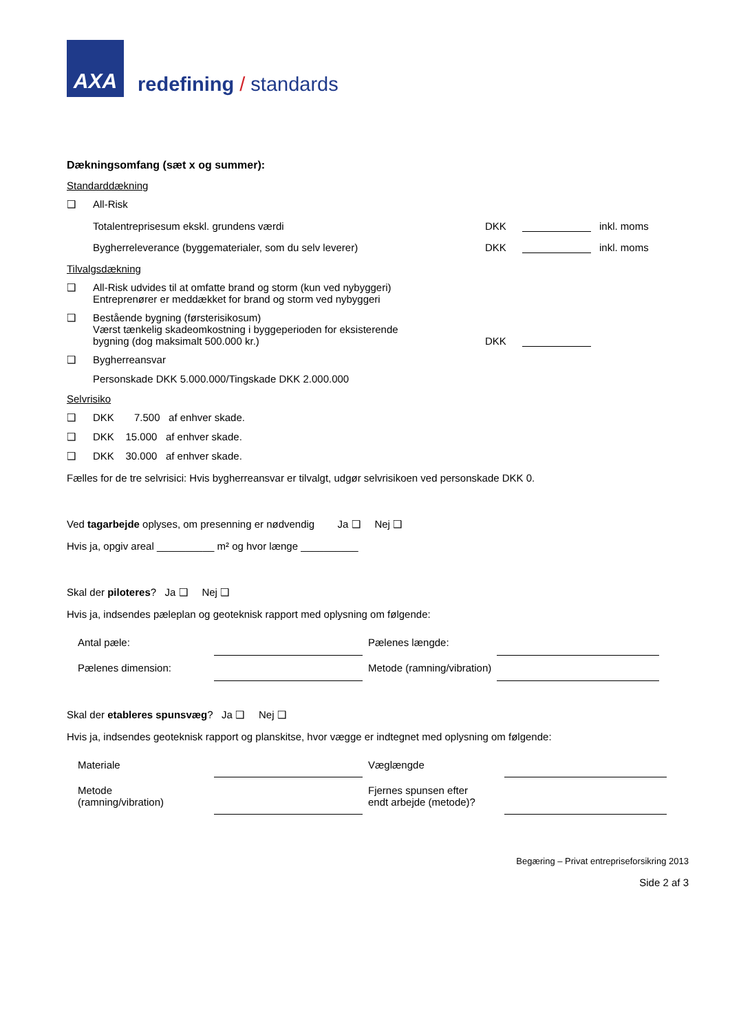AXA
redefining / standards
Dækningsomfang (sæt x og summer):
Standarddækning
❑ All-Risk
Totalentreprisesum ekskl. grundens værdi DKK inkl. moms
Bygherreleverance (byggematerialer, som du selv leverer) DKK inkl. moms
Tilvalgsdækning
❑ All-Risk udvides til at omfatte brand og storm (kun ved nybyggeri)
Entreprenører er meddækket for brand og storm ved nybyggeri
❑ Bestående bygning (førsterisikosum)
Værst tænkelig skadeomkostning i byggeperioden for eksisterende
bygning (dog maksimalt 500.000 kr.) DKK
❑ Bygherreansvar
Personskade DKK 5.000.000/Tingskade DKK 2.000.000
Selvrisiko
❑ DKK 7.500 af enhver skade.
❑ DKK 15.000 af enhver skade.
❑ DKK 30.000 af enhver skade.
Fælles for de tre selvrisici: Hvis bygherreansvar er tilvalgt, udgør selvrisikoen ved personskade DKK 0.
Ved tagarbejde oplyses, om presenning er nødvendig Ja ❑ Nej ❑
Hvis ja, opgiv areal __________ m² og hvor længe __________
Skal der piloteres? Ja ❑ Nej ❑
Hvis ja, indsendes pæleplan og geoteknisk rapport med oplysning om følgende:
| Antal pæle: | | Pælenes længde: | |
| Pælenes dimension: | | Metode (ramning/vibration) | |
Skal der etableres spunsvæg? Ja ❑ Nej ❑
Hvis ja, indsendes geoteknisk rapport og planskitse, hvor vægge er indtegnet med oplysning om følgende:
| Materiale | | Væglængde | |
| Metode (ramning/vibration) | | Fjernes spunsen efter endt arbejde (metode)? | |
Begæring – Privat entrepriseforsikring 2013
Side 2 af 3